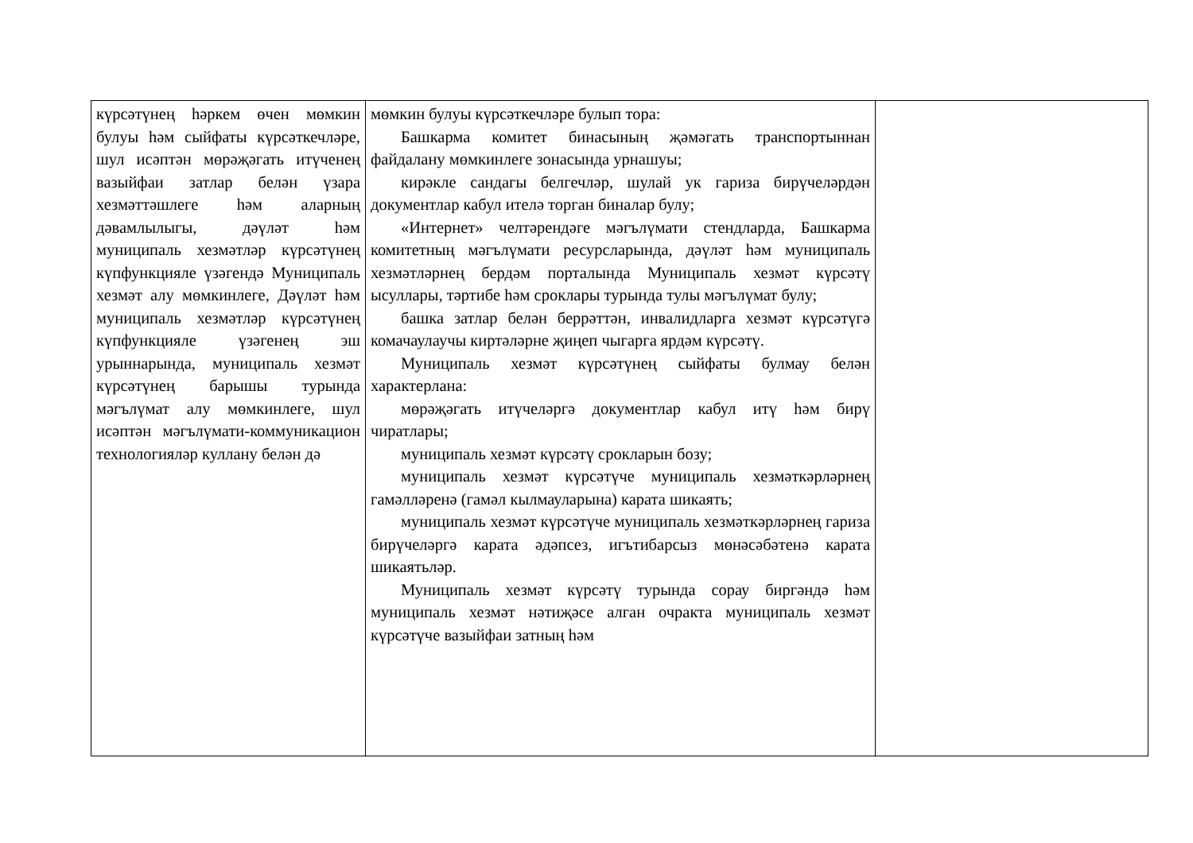| күрсәтүнең һәркем өчен мөмкин булуы һәм сыйфаты күрсәткечләре, шул исәптән мөрәҗәгать итүченең вазыйфаи затлар белән үзара хезмәттәшлеге һәм аларның дәвамлылыгы, дәүләт һәм муниципаль хезмәтләр күрсәтүнең күпфункцияле үзәгендә Муниципаль хезмәт алу мөмкинлеге, Дәүләт һәм муниципаль хезмәтләр күрсәтүнең күпфункцияле үзәгенең эш урыннарында, муниципаль хезмәт күрсәтүнең барышы турында мәгълүмат алу мөмкинлеге, шул исәптән мәгълүмати-коммуникацион технологияләр куллану белән дә | мөмкин булуы күрсәткечләре булып тора: Башкарма комитет бинасының җәмәгать транспортыннан файдалану мөмкинлеге зонасында урнашуы; кирәкле сандагы белгечләр, шулай ук гариза бирүчеләрдән документлар кабул ителә торган биналар булу; «Интернет» челтәрендәге мәгълүмати стендларда, Башкарма комитетның мәгълүмати ресурсларында, дәүләт һәм муниципаль хезмәтләрнең бердәм порталында Муниципаль хезмәт күрсәтү ысуллары, тәртибе һәм сроклары турында тулы мәгълүмат булу; башка затлар белән беррәттән, инвалидларга хезмәт күрсәтүгә комачаулаучы киртәләрне җиңеп чыгарга ярдәм күрсәтү. Муниципаль хезмәт күрсәтүнең сыйфаты булмау белән характерлана: мөрәҗәгать итүчеләргә документлар кабул итү һәм бирү чиратлары; муниципаль хезмәт күрсәтү срокларын бозу; муниципаль хезмәт күрсәтүче муниципаль хезмәткәрләрнең гамәлләренә (гамәл кылмауларына) карата шикаять; муниципаль хезмәт күрсәтүче муниципаль хезмәткәрләрнең гариза бирүчеләргә карата әдәпсез, игътибарсыз мөнәсәбәтенә карата шикаятьләр. Муниципаль хезмәт күрсәтү турында сорау биргәндә һәм муниципаль хезмәт нәтиҗәсе алган очракта муниципаль хезмәт күрсәтүче вазыйфаи затның һәм | |